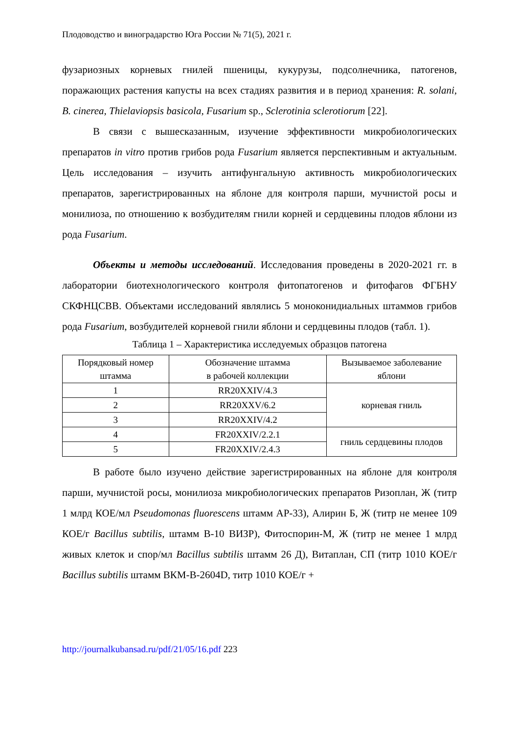Плодоводство и виноградарство Юга России № 71(5), 2021 г.
фузариозных корневых гнилей пшеницы, кукурузы, подсолнечника, патогенов, поражающих растения капусты на всех стадиях развития и в период хранения: R. solani, B. cinerea, Thielaviopsis basicola, Fusarium sp., Sclerotinia sclerotiorum [22].
В связи с вышесказанным, изучение эффективности микробиологических препаратов in vitro против грибов рода Fusarium является перспективным и актуальным. Цель исследования – изучить антифунгальную активность микробиологических препаратов, зарегистрированных на яблоне для контроля парши, мучнистой росы и монилиоза, по отношению к возбудителям гнили корней и сердцевины плодов яблони из рода Fusarium.
Объекты и методы исследований. Исследования проведены в 2020-2021 гг. в лаборатории биотехнологического контроля фитопатогенов и фитофагов ФГБНУ СКФНЦСВВ. Объектами исследований являлись 5 моноконидиальных штаммов грибов рода Fusarium, возбудителей корневой гнили яблони и сердцевины плодов (табл. 1).
Таблица 1 – Характеристика исследуемых образцов патогена
| Порядковый номер штамма | Обозначение штамма в рабочей коллекции | Вызываемое заболевание яблони |
| 1 | RR20XXIV/4.3 | корневая гниль |
| 2 | RR20XXV/6.2 | |
| 3 | RR20XXIV/4.2 | |
| 4 | FR20XXIV/2.2.1 | гниль сердцевины плодов |
| 5 | FR20XXIV/2.4.3 | |
В работе было изучено действие зарегистрированных на яблоне для контроля парши, мучнистой росы, монилиоза микробиологических препаратов Ризоплан, Ж (титр 1 млрд КОЕ/мл Pseudomonas fluorescens штамм АР-33), Алирин Б, Ж (титр не менее 109 КОЕ/г Bacillus subtilis, штамм В-10 ВИЗР), Фитоспорин-М, Ж (титр не менее 1 млрд живых клеток и спор/мл Bacillus subtilis штамм 26 Д), Витаплан, СП (титр 1010 КОЕ/г Bacillus subtilis штамм ВКМ-В-2604D, титр 1010 КОЕ/г +
http://journalkubansad.ru/pdf/21/05/16.pdf 223